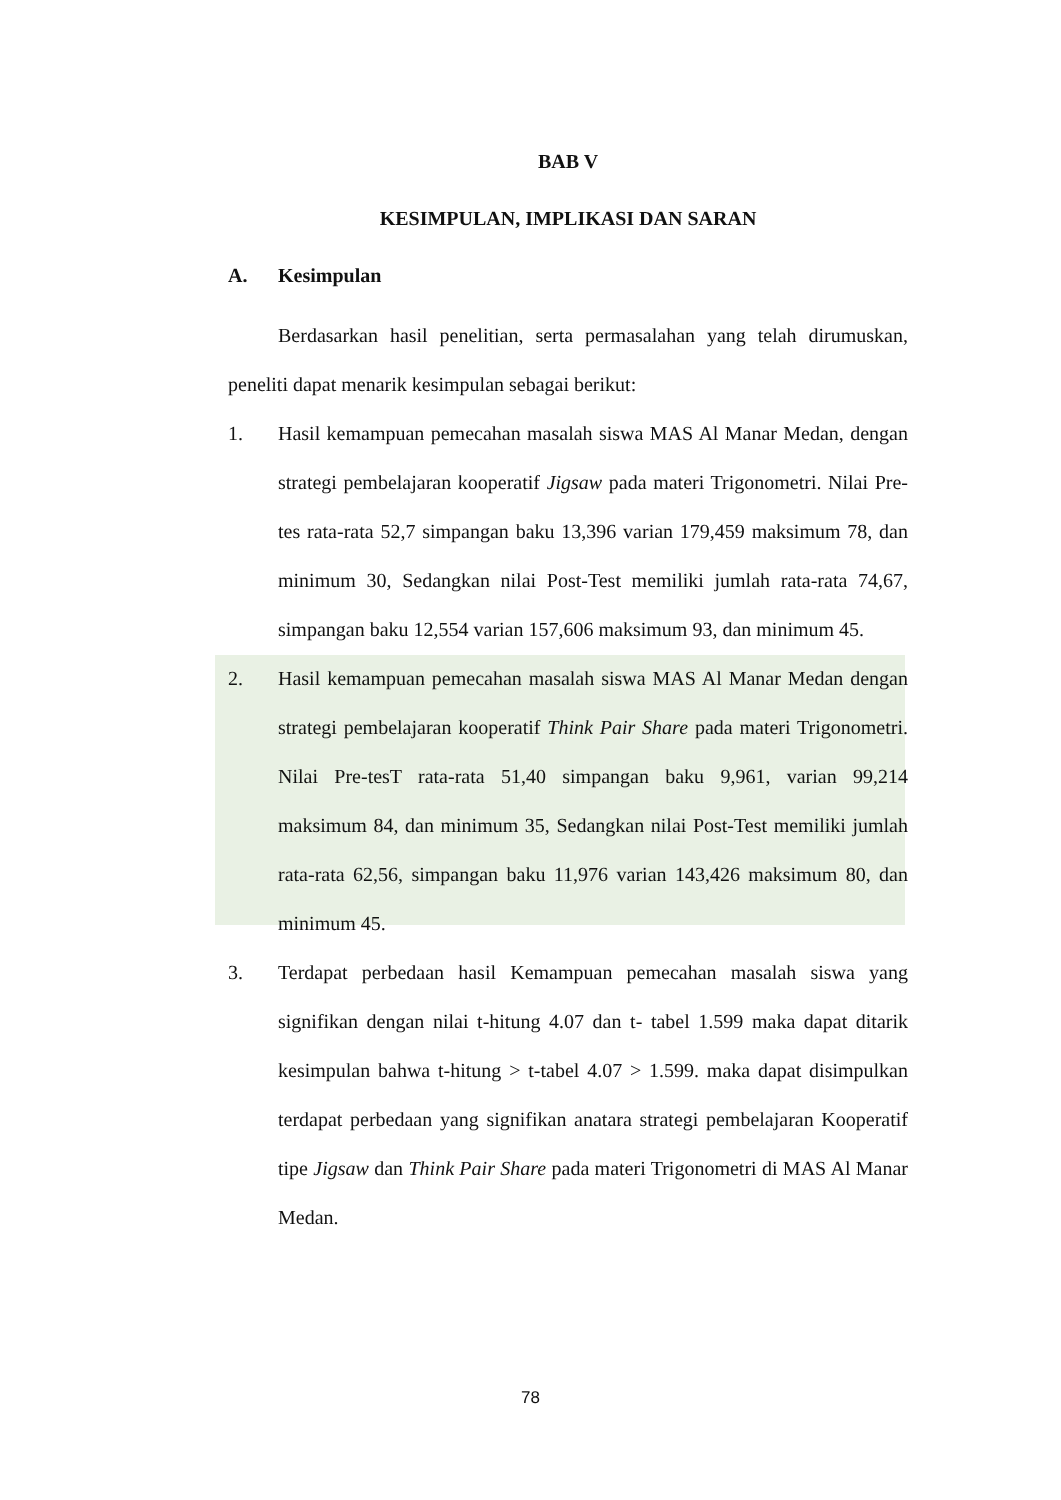BAB V
KESIMPULAN, IMPLIKASI DAN SARAN
A. Kesimpulan
Berdasarkan hasil penelitian, serta permasalahan yang telah dirumuskan, peneliti dapat menarik kesimpulan sebagai berikut:
1. Hasil kemampuan pemecahan masalah siswa MAS Al Manar Medan, dengan strategi pembelajaran kooperatif Jigsaw pada materi Trigonometri. Nilai Pre-tes rata-rata 52,7 simpangan baku 13,396 varian 179,459 maksimum 78, dan minimum 30, Sedangkan nilai Post-Test memiliki jumlah rata-rata 74,67, simpangan baku 12,554 varian 157,606 maksimum 93, dan minimum 45.
2. Hasil kemampuan pemecahan masalah siswa MAS Al Manar Medan dengan strategi pembelajaran kooperatif Think Pair Share pada materi Trigonometri. Nilai Pre-tesT rata-rata 51,40 simpangan baku 9,961, varian 99,214 maksimum 84, dan minimum 35, Sedangkan nilai Post-Test memiliki jumlah rata-rata 62,56, simpangan baku 11,976 varian 143,426 maksimum 80, dan minimum 45.
3. Terdapat perbedaan hasil Kemampuan pemecahan masalah siswa yang signifikan dengan nilai t-hitung 4.07 dan t- tabel 1.599 maka dapat ditarik kesimpulan bahwa t-hitung > t-tabel 4.07 > 1.599. maka dapat disimpulkan terdapat perbedaan yang signifikan anatara strategi pembelajaran Kooperatif tipe Jigsaw dan Think Pair Share pada materi Trigonometri di MAS Al Manar Medan.
78